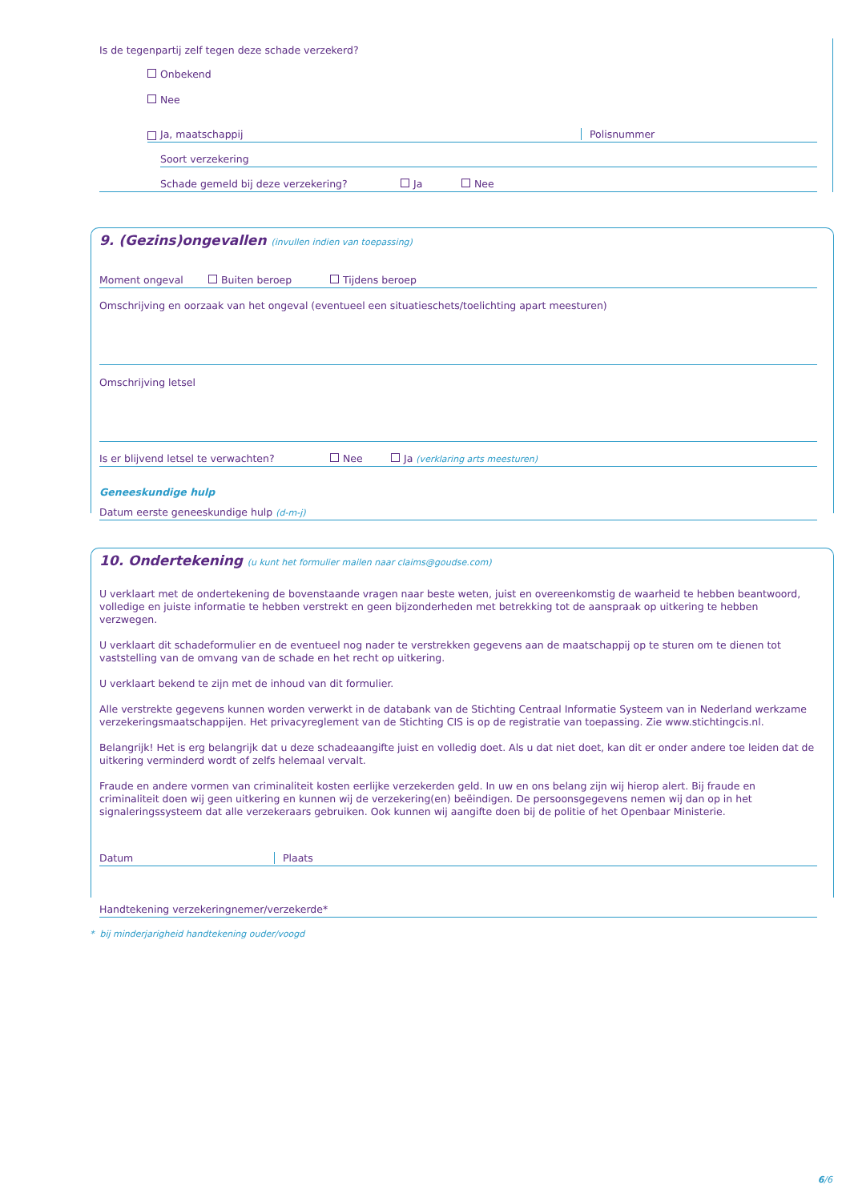Is de tegenpartij zelf tegen deze schade verzekerd?
Onbekend
Nee
Ja, maatschappij Polisnummer
Soort verzekering
Schade gemeld bij deze verzekering? Ja Nee
9. (Gezins)ongevallen (invullen indien van toepassing)
Moment ongeval Buiten beroep Tijdens beroep
Omschrijving en oorzaak van het ongeval (eventueel een situatieschets/toelichting apart meesturen)
Omschrijving letsel
Is er blijvend letsel te verwachten? Nee Ja (verklaring arts meesturen)
Geneeskundige hulp
Datum eerste geneeskundige hulp (d-m-j)
10. Ondertekening (u kunt het formulier mailen naar claims@goudse.com)
U verklaart met de ondertekening de bovenstaande vragen naar beste weten, juist en overeenkomstig de waarheid te hebben beantwoord, volledige en juiste informatie te hebben verstrekt en geen bijzonderheden met betrekking tot de aanspraak op uitkering te hebben verzwegen.
U verklaart dit schadeformulier en de eventueel nog nader te verstrekken gegevens aan de maatschappij op te sturen om te dienen tot vaststelling van de omvang van de schade en het recht op uitkering.
U verklaart bekend te zijn met de inhoud van dit formulier.
Alle verstrekte gegevens kunnen worden verwerkt in de databank van de Stichting Centraal Informatie Systeem van in Nederland werkzame verzekeringsmaatschappijen. Het privacyreglement van de Stichting CIS is op de registratie van toepassing. Zie www.stichtingcis.nl.
Belangrijk! Het is erg belangrijk dat u deze schadeaangifte juist en volledig doet. Als u dat niet doet, kan dit er onder andere toe leiden dat de uitkering verminderd wordt of zelfs helemaal vervalt.
Fraude en andere vormen van criminaliteit kosten eerlijke verzekerden geld. In uw en ons belang zijn wij hierop alert. Bij fraude en criminaliteit doen wij geen uitkering en kunnen wij de verzekering(en) beëindigen. De persoonsgegevens nemen wij dan op in het signaleringssysteem dat alle verzekeraars gebruiken. Ook kunnen wij aangifte doen bij de politie of het Openbaar Ministerie.
Datum Plaats
Handtekening verzekeringnemer/verzekerde*
* bij minderjarigheid handtekening ouder/voogd
6/6